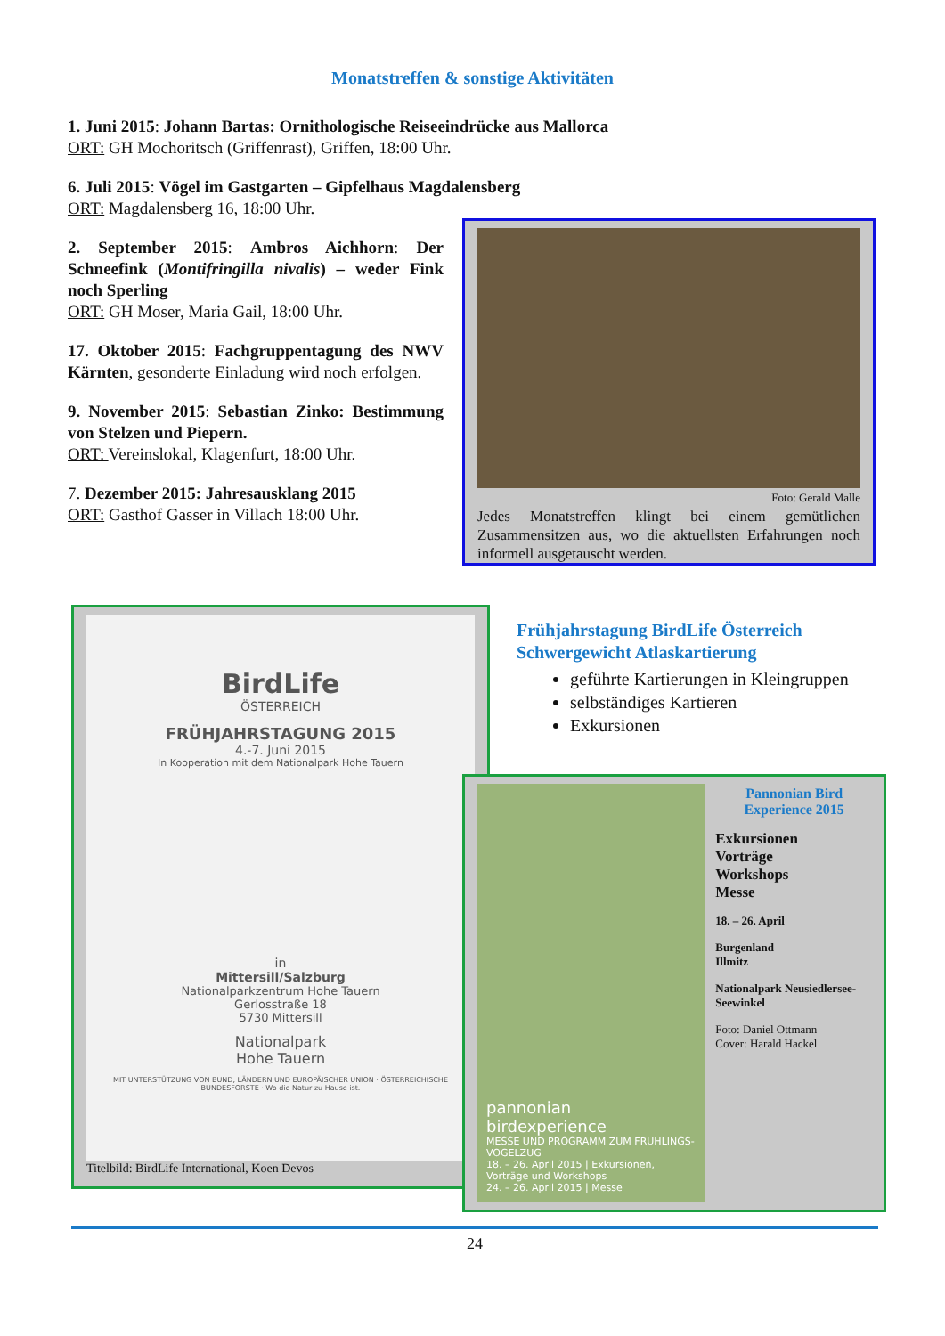Monatstreffen & sonstige Aktivitäten
1. Juni 2015: Johann Bartas: Ornithologische Reiseeindrücke aus Mallorca
ORT: GH Mochoritsch (Griffenrast), Griffen, 18:00 Uhr.
6. Juli 2015: Vögel im Gastgarten – Gipfelhaus Magdalensberg
ORT: Magdalensberg 16, 18:00 Uhr.
2. September 2015: Ambros Aichhorn: Der Schneefink (Montifringilla nivalis) – weder Fink noch Sperling
ORT: GH Moser, Maria Gail, 18:00 Uhr.
17. Oktober 2015: Fachgruppentagung des NWV Kärnten, gesonderte Einladung wird noch erfolgen.
9. November 2015: Sebastian Zinko: Bestimmung von Stelzen und Piepern.
ORT: Vereinslokal, Klagenfurt, 18:00 Uhr.
7. Dezember 2015: Jahresausklang 2015
ORT: Gasthof Gasser in Villach 18:00 Uhr.
Foto: Gerald Malle
Jedes Monatstreffen klingt bei einem gemütlichen Zusammensitzen aus, wo die aktuellsten Erfahrungen noch informell ausgetauscht werden.
BirdLife
ÖSTERREICH
FRÜHJAHRSTAGUNG 2015
4.-7. Juni 2015
In Kooperation mit dem Nationalpark Hohe Tauern
in
Mittersill/Salzburg
Nationalparkzentrum Hohe Tauern
Gerlosstraße 18
5730 Mittersill
Nationalpark
Hohe Tauern
MIT UNTERSTÜTZUNG VON BUND, LÄNDERN UND EUROPÄISCHER UNION · ÖSTERREICHISCHE BUNDESFORSTE · Wo die Natur zu Hause ist.
Titelbild: BirdLife International, Koen Devos
Frühjahrstagung BirdLife Österreich
Schwergewicht Atlaskartierung
geführte Kartierungen in Kleingruppen
selbständiges Kartieren
Exkursionen
pannonian birdexperience
MESSE UND PROGRAMM ZUM FRÜHLINGS-VOGELZUG
18. – 26. April 2015 | Exkursionen, Vorträge und Workshops
24. – 26. April 2015 | Messe
Pannonian Bird Experience 2015
Exkursionen
Vorträge
Workshops
Messe
18. – 26. April
Burgenland
Illmitz
Nationalpark Neusiedlersee-Seewinkel
Foto: Daniel Ottmann
Cover: Harald Hackel
24